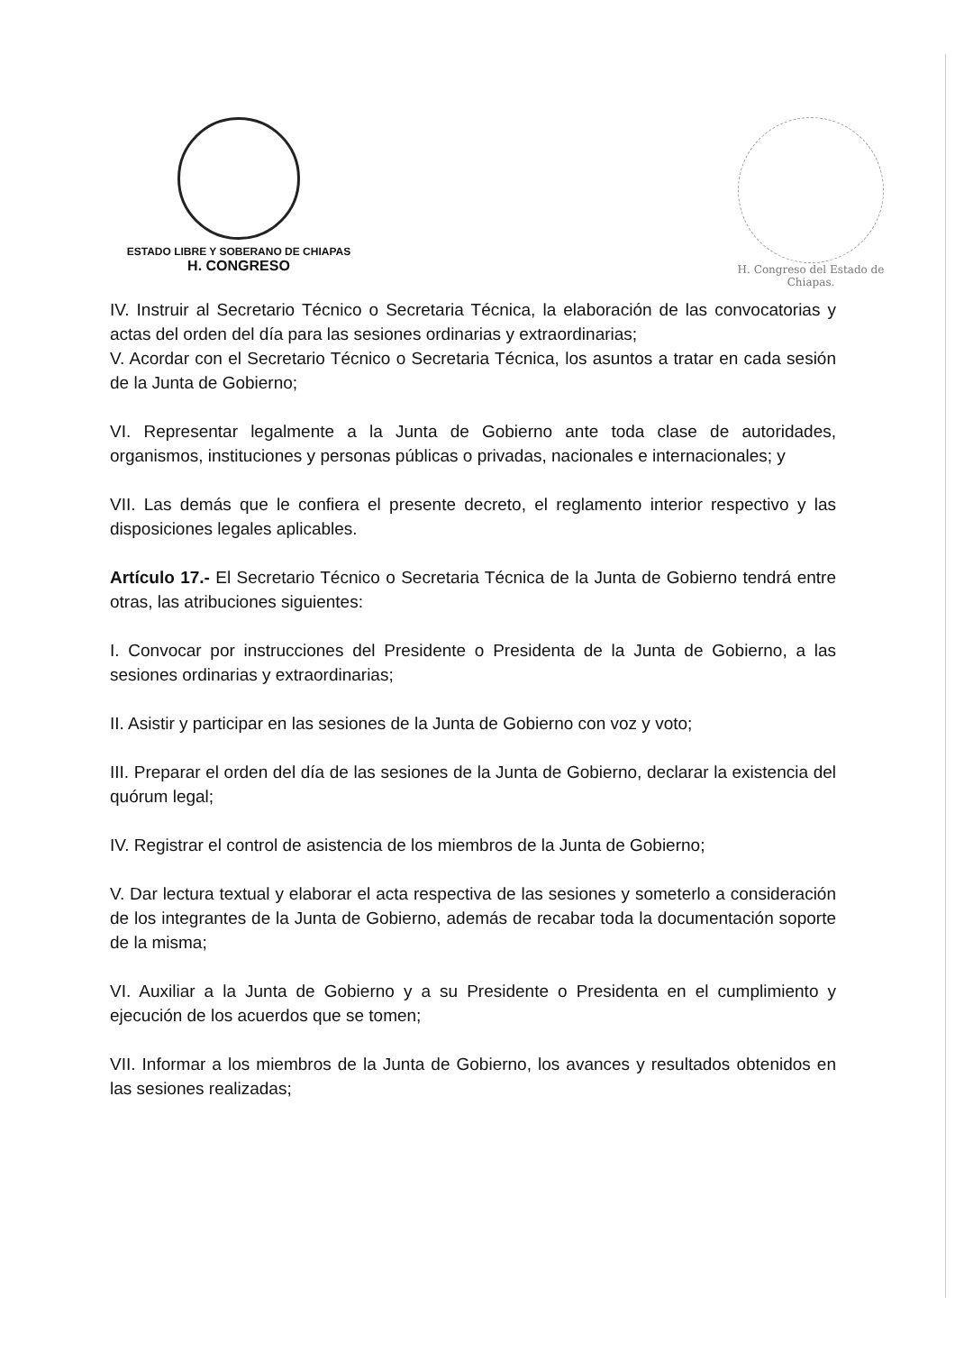ESTADO LIBRE Y SOBERANO DE CHIAPAS
H. CONGRESO
H. Congreso del Estado de Chiapas.
IV. Instruir al Secretario Técnico o Secretaria Técnica, la elaboración de las convocatorias y actas del orden del día para las sesiones ordinarias y extraordinarias;
V. Acordar con el Secretario Técnico o Secretaria Técnica, los asuntos a tratar en cada sesión de la Junta de Gobierno;
VI. Representar legalmente a la Junta de Gobierno ante toda clase de autoridades, organismos, instituciones y personas públicas o privadas, nacionales e internacionales; y
VII. Las demás que le confiera el presente decreto, el reglamento interior respectivo y las disposiciones legales aplicables.
Artículo 17.- El Secretario Técnico o Secretaria Técnica de la Junta de Gobierno tendrá entre otras, las atribuciones siguientes:
I. Convocar por instrucciones del Presidente o Presidenta de la Junta de Gobierno, a las sesiones ordinarias y extraordinarias;
II. Asistir y participar en las sesiones de la Junta de Gobierno con voz y voto;
III. Preparar el orden del día de las sesiones de la Junta de Gobierno, declarar la existencia del quórum legal;
IV. Registrar el control de asistencia de los miembros de la Junta de Gobierno;
V. Dar lectura textual y elaborar el acta respectiva de las sesiones y someterlo a consideración de los integrantes de la Junta de Gobierno, además de recabar toda la documentación soporte de la misma;
VI. Auxiliar a la Junta de Gobierno y a su Presidente o Presidenta en el cumplimiento y ejecución de los acuerdos que se tomen;
VII. Informar a los miembros de la Junta de Gobierno, los avances y resultados obtenidos en las sesiones realizadas;